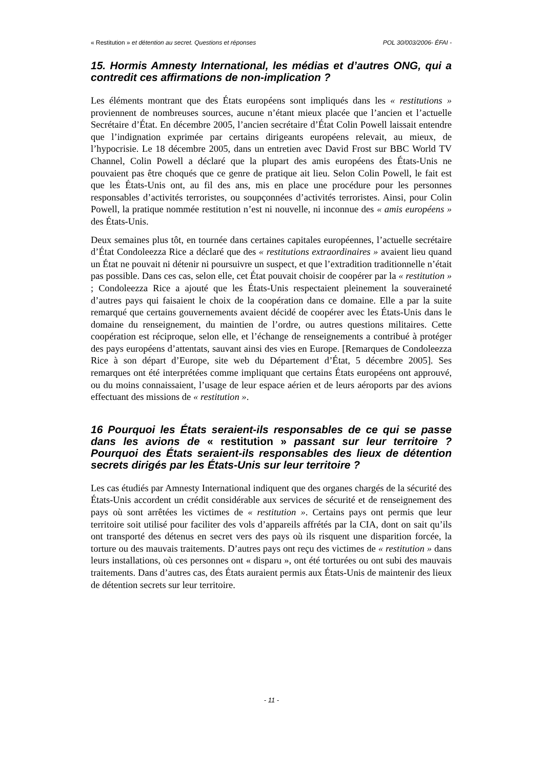« Restitution » et détention au secret. Questions et réponses POL 30/003/2006- ÉFAI -
15. Hormis Amnesty International, les médias et d’autres ONG, qui a contredit ces affirmations de non-implication ?
Les éléments montrant que des États européens sont impliqués dans les « restitutions » proviennent de nombreuses sources, aucune n’étant mieux placée que l’ancien et l’actuelle Secrétaire d’État. En décembre 2005, l’ancien secrétaire d’État Colin Powell laissait entendre que l’indignation exprimée par certains dirigeants européens relevait, au mieux, de l’hypocrisie. Le 18 décembre 2005, dans un entretien avec David Frost sur BBC World TV Channel, Colin Powell a déclaré que la plupart des amis européens des États-Unis ne pouvaient pas être choqués que ce genre de pratique ait lieu. Selon Colin Powell, le fait est que les États-Unis ont, au fil des ans, mis en place une procédure pour les personnes responsables d’activités terroristes, ou soupçonnées d’activités terroristes. Ainsi, pour Colin Powell, la pratique nommée restitution n’est ni nouvelle, ni inconnue des « amis européens » des États-Unis.
Deux semaines plus tôt, en tournée dans certaines capitales européennes, l’actuelle secrétaire d’État Condoleezza Rice a déclaré que des « restitutions extraordinaires » avaient lieu quand un État ne pouvait ni détenir ni poursuivre un suspect, et que l’extradition traditionnelle n’était pas possible. Dans ces cas, selon elle, cet État pouvait choisir de coopérer par la « restitution » ; Condoleezza Rice a ajouté que les États-Unis respectaient pleinement la souveraineté d’autres pays qui faisaient le choix de la coopération dans ce domaine. Elle a par la suite remarqué que certains gouvernements avaient décidé de coopérer avec les États-Unis dans le domaine du renseignement, du maintien de l’ordre, ou autres questions militaires. Cette coopération est réciproque, selon elle, et l’échange de renseignements a contribué à protéger des pays européens d’attentats, sauvant ainsi des vies en Europe. [Remarques de Condoleezza Rice à son départ d’Europe, site web du Département d’État, 5 décembre 2005]. Ses remarques ont été interprétées comme impliquant que certains États européens ont approuvé, ou du moins connaissaient, l’usage de leur espace aérien et de leurs aéroports par des avions effectuant des missions de « restitution ».
16 Pourquoi les États seraient-ils responsables de ce qui se passe dans les avions de « restitution » passant sur leur territoire ? Pourquoi des États seraient-ils responsables des lieux de détention secrets dirigés par les États-Unis sur leur territoire ?
Les cas étudiés par Amnesty International indiquent que des organes chargés de la sécurité des États-Unis accordent un crédit considérable aux services de sécurité et de renseignement des pays où sont arrêtées les victimes de « restitution ». Certains pays ont permis que leur territoire soit utilisé pour faciliter des vols d’appareils affrétés par la CIA, dont on sait qu’ils ont transporté des détenus en secret vers des pays où ils risquent une disparition forcée, la torture ou des mauvais traitements. D’autres pays ont reçu des victimes de « restitution » dans leurs installations, où ces personnes ont « disparu », ont été torturées ou ont subi des mauvais traitements. Dans d’autres cas, des États auraient permis aux États-Unis de maintenir des lieux de détention secrets sur leur territoire.
- 11 -